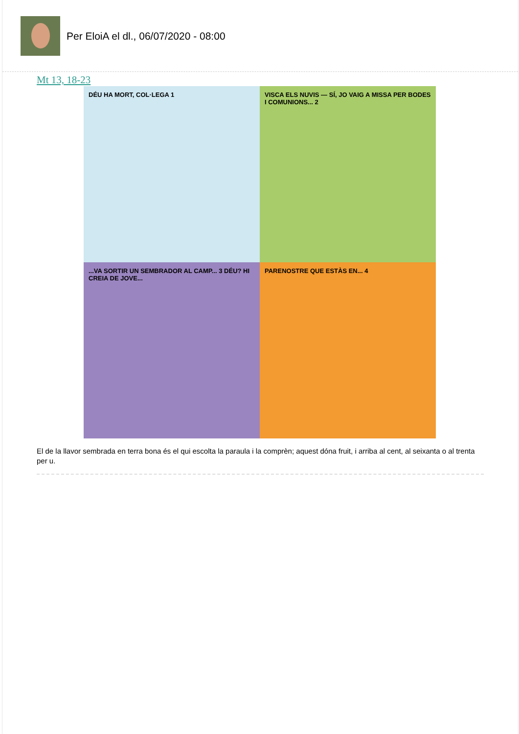Per EloiA el dl., 06/07/2020 - 08:00
Mt 13, 18-23
DÉU HA MORT, COL·LEGA 1
VISCA ELS NUVIS — SÍ, JO VAIG A MISSA PER BODES I COMUNIONS... 2
...VA SORTIR UN SEMBRADOR AL CAMP... 3 DÉU? HI CREIA DE JOVE...
PARENOSTRE QUE ESTÀS EN... 4
El de la llavor sembrada en terra bona és el qui escolta la paraula i la comprèn; aquest dóna fruit, i arriba al cent, al seixanta o al trenta per u.